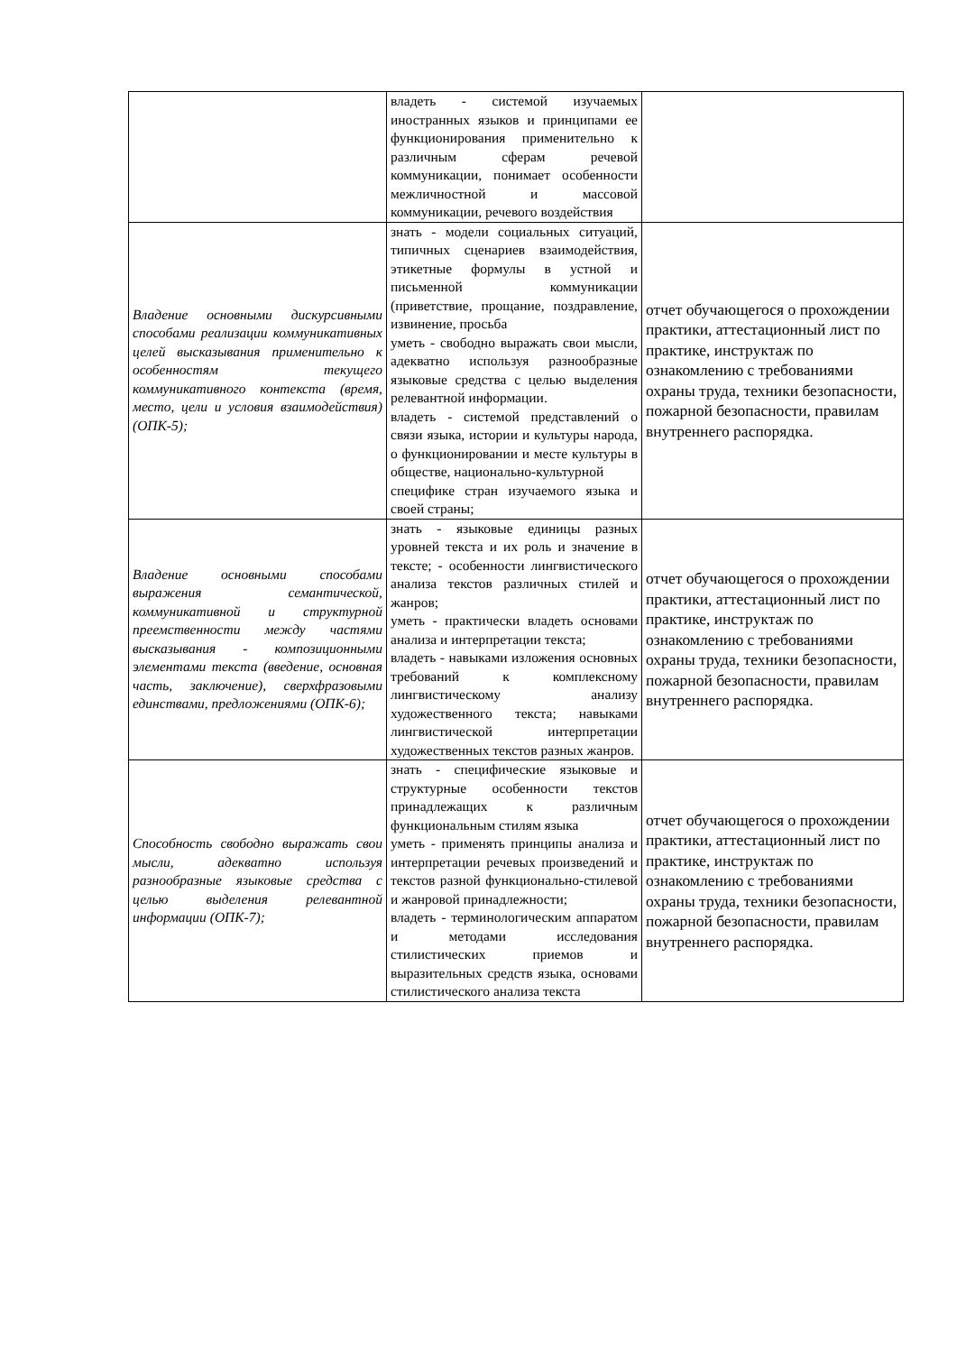| | владеть - системой изучаемых иностранных языков и принципами ее функционирования применительно к различным сферам речевой коммуникации, понимает особенности межличностной и массовой коммуникации, речевого воздействия | |
| Владение основными дискурсивными способами реализации коммуникативных целей высказывания применительно к особенностям текущего коммуникативного контекста (время, место, цели и условия взаимодействия) (ОПК-5); | знать - модели социальных ситуаций, типичных сценариев взаимодействия, этикетные формулы в устной и письменной коммуникации (приветствие, прощание, поздравление, извинение, просьба уметь - свободно выражать свои мысли, адекватно используя разнообразные языковые средства с целью выделения релевантной информации. владеть - системой представлений о связи языка, истории и культуры народа, о функционировании и месте культуры в обществе, национально-культурной специфике стран изучаемого языка и своей страны; | отчет обучающегося о прохождении практики, аттестационный лист по практике, инструктаж по ознакомлению с требованиями охраны труда, техники безопасности, пожарной безопасности, правилам внутреннего распорядка. |
| Владение основными способами выражения семантической, коммуникативной и структурной преемственности между частями высказывания - композиционными элементами текста (введение, основная часть, заключение), сверхфразовыми единствами, предложениями (ОПК-6); | знать - языковые единицы разных уровней текста и их роль и значение в тексте; - особенности лингвистического анализа текстов различных стилей и жанров; уметь - практически владеть основами анализа и интерпретации текста; владеть - навыками изложения основных требований к комплексному лингвистическому анализу художественного текста; навыками лингвистической интерпретации художественных текстов разных жанров. | отчет обучающегося о прохождении практики, аттестационный лист по практике, инструктаж по ознакомлению с требованиями охраны труда, техники безопасности, пожарной безопасности, правилам внутреннего распорядка. |
| Способность свободно выражать свои мысли, адекватно используя разнообразные языковые средства с целью выделения релевантной информации (ОПК-7); | знать - специфические языковые и структурные особенности текстов принадлежащих к различным функциональным стилям языка уметь - применять принципы анализа и интерпретации речевых произведений и текстов разной функционально-стилевой и жанровой принадлежности; владеть - терминологическим аппаратом и методами исследования стилистических приемов и выразительных средств языка, основами стилистического анализа текста | отчет обучающегося о прохождении практики, аттестационный лист по практике, инструктаж по ознакомлению с требованиями охраны труда, техники безопасности, пожарной безопасности, правилам внутреннего распорядка. |